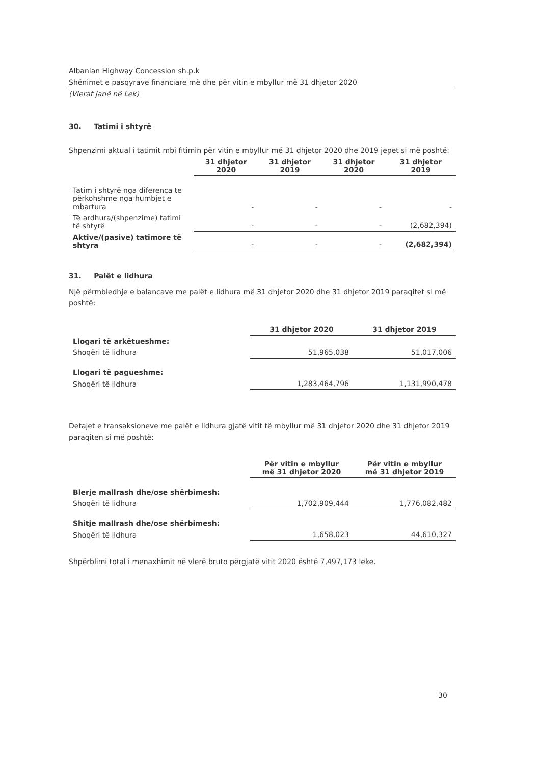Albanian Highway Concession sh.p.k
Shënimet e pasqyrave financiare më dhe për vitin e mbyllur më 31 dhjetor 2020
(Vlerat janë në Lek)
30. Tatimi i shtyrë
Shpenzimi aktual i tatimit mbi fitimin për vitin e mbyllur më 31 dhjetor 2020 dhe 2019 jepet si më poshtë:
| | 31 dhjetor 2020 | 31 dhjetor 2019 | 31 dhjetor 2020 | 31 dhjetor 2019 |
| Tatim i shtyrë nga diferenca te përkohshme nga humbjet e mbartura | - | - | - | - |
| Të ardhura/(shpenzime) tatimi të shtyrë | - | - | - | (2,682,394) |
| Aktive/(pasive) tatimore të shtyra | - | - | - | (2,682,394) |
31. Palët e lidhura
Një përmbledhje e balancave me palët e lidhura më 31 dhjetor 2020 dhe 31 dhjetor 2019 paraqitet si më poshtë:
| | 31 dhjetor 2020 | 31 dhjetor 2019 |
| Llogari të arkëtueshme: | | |
| Shoqëri të lidhura | 51,965,038 | 51,017,006 |
| Llogari të pagueshme: | | |
| Shoqëri të lidhura | 1,283,464,796 | 1,131,990,478 |
Detajet e transaksioneve me palët e lidhura gjatë vitit të mbyllur më 31 dhjetor 2020 dhe 31 dhjetor 2019 paraqiten si më poshtë:
| | Për vitin e mbyllur më 31 dhjetor 2020 | Për vitin e mbyllur më 31 dhjetor 2019 |
| Blerje mallrash dhe/ose shërbimesh: | | |
| Shoqëri të lidhura | 1,702,909,444 | 1,776,082,482 |
| Shitje mallrash dhe/ose shërbimesh: | | |
| Shoqëri të lidhura | 1,658,023 | 44,610,327 |
Shpërblimi total i menaxhimit në vlerë bruto përgjatë vitit 2020 është 7,497,173 leke.
30